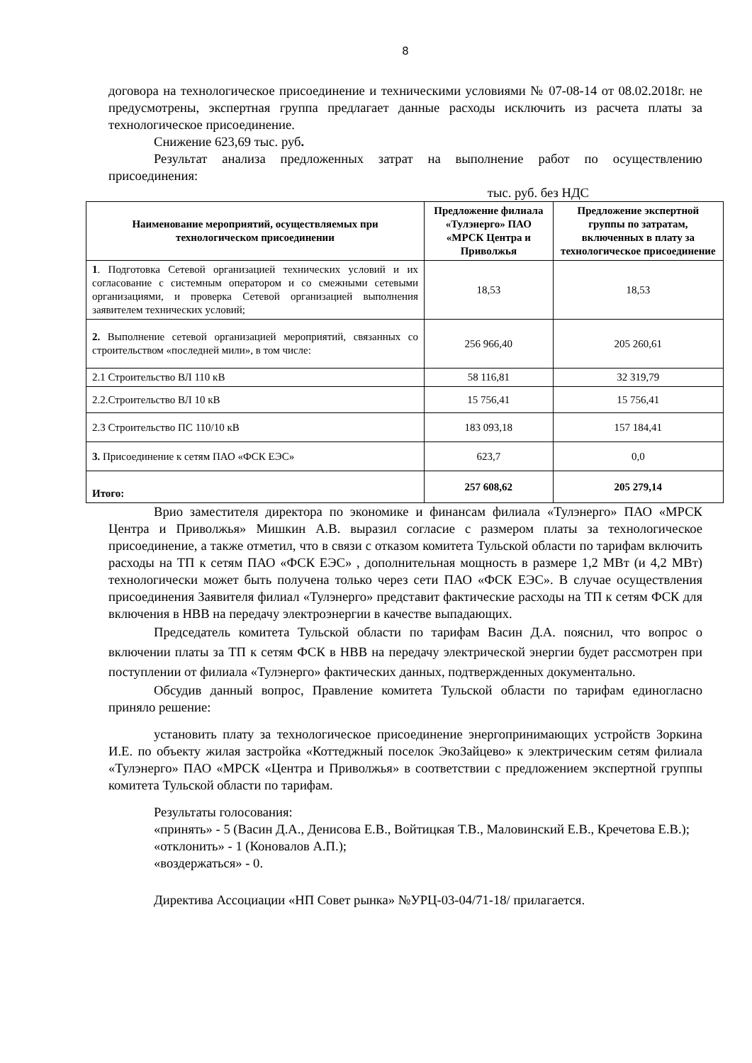8
договора на технологическое присоединение и техническими условиями № 07-08-14 от 08.02.2018г. не предусмотрены, экспертная группа предлагает данные расходы исключить из расчета платы за технологическое присоединение.
Снижение 623,69 тыс. руб.
Результат анализа предложенных затрат на выполнение работ по осуществлению присоединения:
тыс. руб. без НДС
| Наименование мероприятий, осуществляемых при технологическом присоединении | Предложение филиала «Тулэнерго» ПАО «МРСК Центра и Приволжья | Предложение экспертной группы по затратам, включенных в плату за технологическое присоединение |
| --- | --- | --- |
| 1 . Подготовка Сетевой организацией технических условий и их согласование с системным оператором и со смежными сетевыми организациями, и проверка Сетевой организацией выполнения заявителем технических условий; | 18,53 | 18,53 |
| 2. Выполнение сетевой организацией мероприятий, связанных со строительством «последней мили», в том числе: | 256 966,40 | 205 260,61 |
| 2.1 Строительство ВЛ 110 кВ | 58 116,81 | 32 319,79 |
| 2.2.Строительство ВЛ 10 кВ | 15 756,41 | 15 756,41 |
| 2.3 Строительство ПС 110/10 кВ | 183 093,18 | 157 184,41 |
| 3. Присоединение к сетям ПАО «ФСК ЕЭС» | 623,7 | 0,0 |
| Итого: | 257 608,62 | 205 279,14 |
Врио заместителя директора по экономике и финансам филиала «Тулэнерго» ПАО «МРСК Центра и Приволжья» Мишкин А.В. выразил согласие с размером платы за технологическое присоединение, а также отметил, что в связи с отказом комитета Тульской области по тарифам включить расходы на ТП к сетям ПАО «ФСК ЕЭС» , дополнительная мощность в размере 1,2 МВт (и 4,2 МВт) технологически может быть получена только через сети ПАО «ФСК ЕЭС». В случае осуществления присоединения Заявителя филиал «Тулэнерго» представит фактические расходы на ТП к сетям ФСК для включения в НВВ на передачу электроэнергии в качестве выпадающих.
Председатель комитета Тульской области по тарифам Васин Д.А. пояснил, что вопрос о включении платы за ТП к сетям ФСК в НВВ на передачу электрической энергии будет рассмотрен при поступлении от филиала «Тулэнерго» фактических данных, подтвержденных документально.
Обсудив данный вопрос, Правление комитета Тульской области по тарифам единогласно приняло решение:
установить плату за технологическое присоединение энергопринимающих устройств Зоркина И.Е. по объекту жилая застройка «Коттеджный поселок ЭкоЗайцево» к электрическим сетям филиала «Тулэнерго» ПАО «МРСК «Центра и Приволжья» в соответствии с предложением экспертной группы комитета Тульской области по тарифам.
Результаты голосования:
«принять» - 5 (Васин Д.А., Денисова Е.В., Войтицкая Т.В., Маловинский Е.В., Кречетова Е.В.);
«отклонить» - 1 (Коновалов А.П.);
«воздержаться» - 0.
Директива Ассоциации «НП Совет рынка» №УРЦ-03-04/71-18/ прилагается.